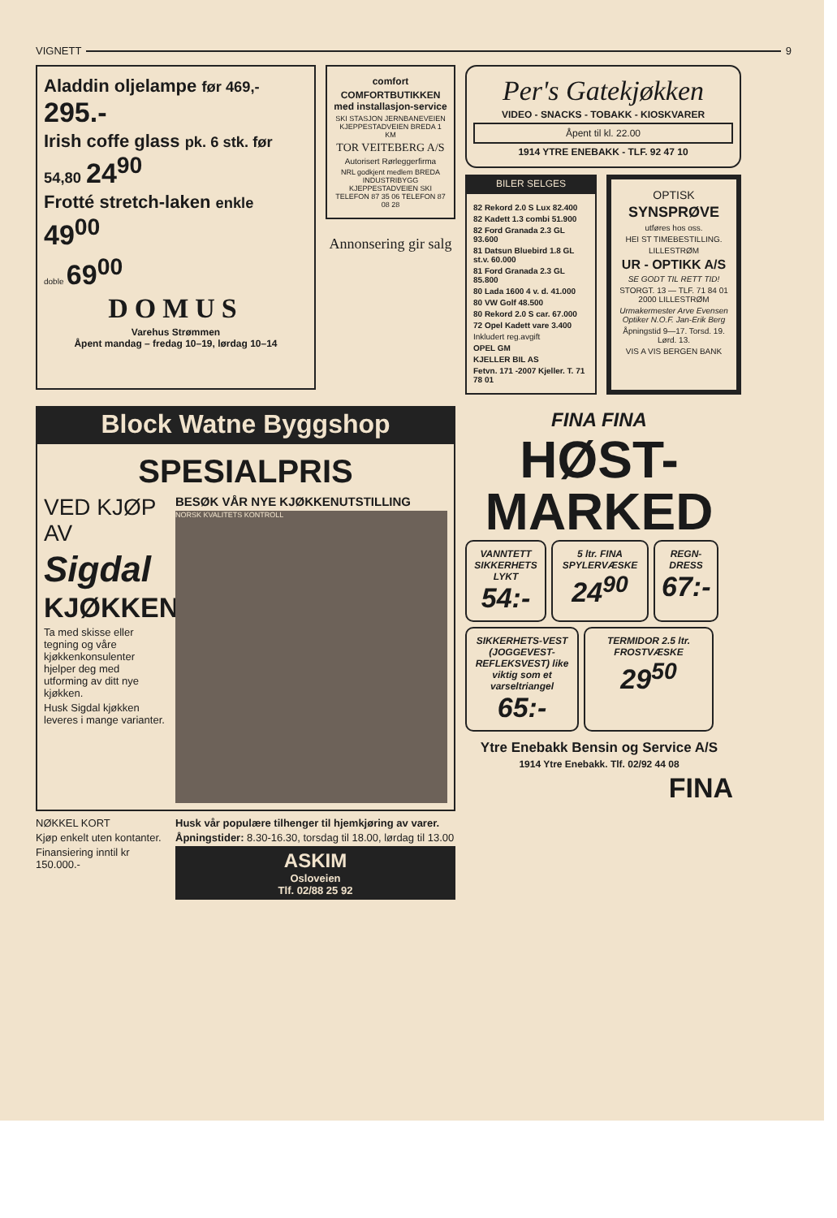VIGNETT 9
Aladdin oljelampe før 469,- 295.-
Irish coffe glass pk. 6 stk. før 54,80 24<sup>90</sup>
Frotté stretch-laken enkle 49<sup>00</sup>
doble 69<sup>00</sup>
DOMUS
Varehus Strømmen
Åpent mandag – fredag 10–19, lørdag 10–14
comfort
COMFORTBUTIKKEN
med installasjon-service
SKI STASJON JERNBANEVEIEN KJEPPESTADVEIEN BREDA 1 KM
TOR VEITEBERG A/S
Autorisert Rørleggerfirma
NRL godkjent medlem BREDA INDUSTRIBYGG KJEPPESTADVEIEN SKI TELEFON 87 35 06 TELEFON 87 08 28
Annonsering gir salg
Per's Gatekjøkken
VIDEO - SNACKS - TOBAKK - KIOSKVARER
Åpent til kl. 22.00
1914 YTRE ENEBAKK - TLF. 92 47 10
BILER SELGES
82 Rekord 2.0 S Lux 82.400
82 Kadett 1.3 combi 51.900
82 Ford Granada 2.3 GL 93.600
81 Datsun Bluebird 1.8 GL st.v. 60.000
81 Ford Granada 2.3 GL 85.800
80 Lada 1600 4 v. d. 41.000
80 VW Golf 48.500
80 Rekord 2.0 S car. 67.000
72 Opel Kadett vare 3.400
Inkludert reg.avgift
OPEL GM
KJELLER BIL AS
Fetvn. 171 -2007 Kjeller. T. 71 78 01
OPTISK
SYNSPRØVE
utføres hos oss.
HEI ST TIMEBESTILLING.
LILLESTRØM
UR - OPTIKK A/S
SE GODT TIL RETT TID!
STORGT. 13 — TLF. 71 84 01
2000 LILLESTRØM
Urmakermester Arve Evensen
Optiker N.O.F. Jan-Erik Berg
Åpningstid 9—17. Torsd. 19. Lørd. 13.
VIS A VIS BERGEN BANK
Block Watne Byggshop
SPESIALPRIS
VED KJØP AV
Sigdal
KJØKKEN
Ta med skisse eller tegning og våre kjøkkenkonsulenter hjelper deg med utforming av ditt nye kjøkken.
Husk Sigdal kjøkken leveres i mange varianter.
BESØK VÅR NYE KJØKKENUTSTILLING
NORSK KVALITETS KONTROLL
NØKKEL KORT
Kjøp enkelt uten kontanter.
Finansiering inntil kr 150.000.-
Husk vår populære tilhenger til hjemkjøring av varer.
Åpningstider: 8.30-16.30, torsdag til 18.00, lørdag til 13.00
ASKIM
Osloveien
Tlf. 02/88 25 92
FINA FINA
HØST-
MARKED
VANNTETT SIKKERHETS LYKT 54:-
5 ltr. FINA SPYLERVÆSKE 24<sup>90</sup>
REGN-DRESS 67:-
SIKKERHETS-VEST (JOGGEVEST-REFLEKSVEST) like viktig som et varseltriangel 65:-
TERMIDOR 2.5 ltr. FROSTVÆSKE 29<sup>50</sup>
Ytre Enebakk Bensin og Service A/S
1914 Ytre Enebakk. Tlf. 02/92 44 08
FINA